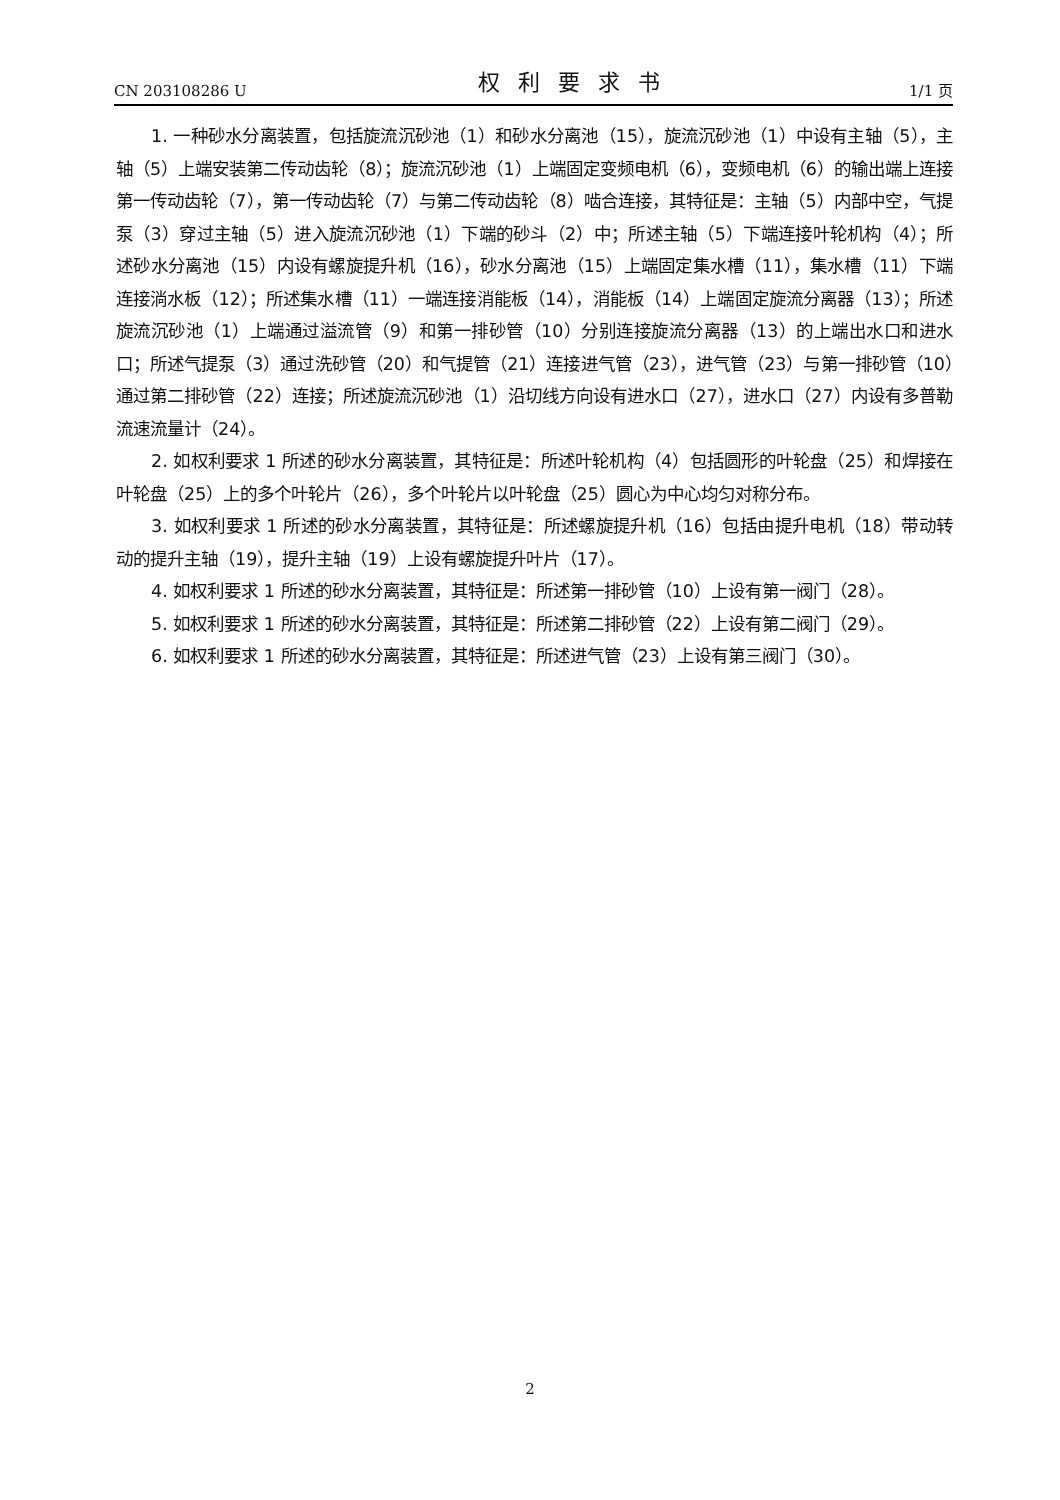CN 203108286 U 权利要求书 1/1 页
1. 一种砂水分离装置，包括旋流沉砂池（1）和砂水分离池（15），旋流沉砂池（1）中设有主轴（5），主轴（5）上端安装第二传动齿轮（8）；旋流沉砂池（1）上端固定变频电机（6），变频电机（6）的输出端上连接第一传动齿轮（7），第一传动齿轮（7）与第二传动齿轮（8）啮合连接，其特征是：主轴（5）内部中空，气提泵（3）穿过主轴（5）进入旋流沉砂池（1）下端的砂斗（2）中；所述主轴（5）下端连接叶轮机构（4）；所述砂水分离池（15）内设有螺旋提升机（16），砂水分离池（15）上端固定集水槽（11），集水槽（11）下端连接淌水板（12）；所述集水槽（11）一端连接消能板（14），消能板（14）上端固定旋流分离器（13）；所述旋流沉砂池（1）上端通过溢流管（9）和第一排砂管（10）分别连接旋流分离器（13）的上端出水口和进水口；所述气提泵（3）通过洗砂管（20）和气提管（21）连接进气管（23），进气管（23）与第一排砂管（10）通过第二排砂管（22）连接；所述旋流沉砂池（1）沿切线方向设有进水口（27），进水口（27）内设有多普勒流速流量计（24）。
2. 如权利要求 1 所述的砂水分离装置，其特征是：所述叶轮机构（4）包括圆形的叶轮盘（25）和焊接在叶轮盘（25）上的多个叶轮片（26），多个叶轮片以叶轮盘（25）圆心为中心均匀对称分布。
3. 如权利要求 1 所述的砂水分离装置，其特征是：所述螺旋提升机（16）包括由提升电机（18）带动转动的提升主轴（19），提升主轴（19）上设有螺旋提升叶片（17）。
4. 如权利要求 1 所述的砂水分离装置，其特征是：所述第一排砂管（10）上设有第一阀门（28）。
5. 如权利要求 1 所述的砂水分离装置，其特征是：所述第二排砂管（22）上设有第二阀门（29）。
6. 如权利要求 1 所述的砂水分离装置，其特征是：所述进气管（23）上设有第三阀门（30）。
2